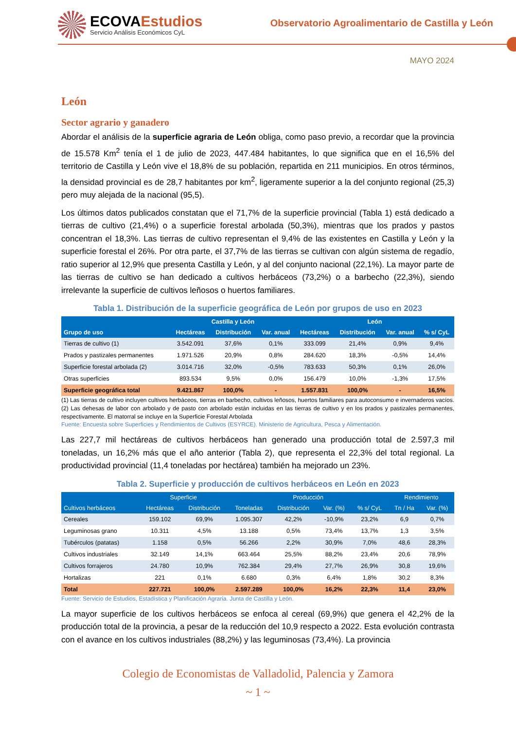ECOVAEstudios
Servicio Análisis Económicos CyL
Observatorio Agroalimentario de Castilla y León
MAYO 2024
León
Sector agrario y ganadero
Abordar el análisis de la superficie agraria de León obliga, como paso previo, a recordar que la provincia de 15.578 Km<sup>2</sup> tenía el 1 de julio de 2023, 447.484 habitantes, lo que significa que en el 16,5% del territorio de Castilla y León vive el 18,8% de su población, repartida en 211 municipios. En otros términos, la densidad provincial es de 28,7 habitantes por km<sup>2</sup>, ligeramente superior a la del conjunto regional (25,3) pero muy alejada de la nacional (95,5).
Los últimos datos publicados constatan que el 71,7% de la superficie provincial (Tabla 1) está dedicado a tierras de cultivo (21,4%) o a superficie forestal arbolada (50,3%), mientras que los prados y pastos concentran el 18,3%. Las tierras de cultivo representan el 9,4% de las existentes en Castilla y León y la superficie forestal el 26%. Por otra parte, el 37,7% de las tierras se cultivan con algún sistema de regadío, ratio superior al 12,9% que presenta Castilla y León, y al del conjunto nacional (22,1%). La mayor parte de las tierras de cultivo se han dedicado a cultivos herbáceos (73,2%) o a barbecho (22,3%), siendo irrelevante la superficie de cultivos leñosos o huertos familiares.
Tabla 1. Distribución de la superficie geográfica de León por grupos de uso en 2023
| Grupo de uso | Castilla y León | | | León | | | |
| --- | --- | --- | --- | --- | --- | --- | --- |
| | Hectáreas | Distribución | Var. anual | Hectáreas | Distribución | Var. anual | % s/ CyL |
| Tierras de cultivo (1) | 3.542.091 | 37,6% | 0,1% | 333.099 | 21,4% | 0,9% | 9,4% |
| Prados y pastizales permanentes | 1.971.526 | 20,9% | 0,8% | 284.620 | 18,3% | -0,5% | 14,4% |
| Superficie forestal arbolada (2) | 3.014.716 | 32,0% | -0,5% | 783.633 | 50,3% | 0,1% | 26,0% |
| Otras superficies | 893.534 | 9,5% | 0,0% | 156.479 | 10,0% | -1,3% | 17,5% |
| Superficie geográfica total | 9.421.867 | 100,0% | - | 1.557.831 | 100,0% | - | 16,5% |
(1) Las tierras de cultivo incluyen cultivos herbáceos, tierras en barbecho, cultivos leñosos, huertos familiares para autoconsumo e invernaderos vacíos. (2) Las dehesas de labor con arbolado y de pasto con arbolado están incluidas en las tierras de cultivo y en los prados y pastizales permanentes, respectivamente. El matorral se incluye en la Superficie Forestal Arbolada
Fuente: Encuesta sobre Superficies y Rendimientos de Cultivos (ESYRCE). Ministerio de Agricultura, Pesca y Alimentación.
Las 227,7 mil hectáreas de cultivos herbáceos han generado una producción total de 2.597,3 mil toneladas, un 16,2% más que el año anterior (Tabla 2), que representa el 22,3% del total regional. La productividad provincial (11,4 toneladas por hectárea) también ha mejorado un 23%.
Tabla 2. Superficie y producción de cultivos herbáceos en León en 2023
| Cultivos herbáceos | Superficie | | Producción | | | | Rendimiento | |
| --- | --- | --- | --- | --- | --- | --- | --- | --- |
| | Hectáreas | Distribución | Toneladas | Distribución | Var. (%) | % s/ CyL | Tn / Ha | Var. (%) |
| Cereales | 159.102 | 69,9% | 1.095.307 | 42,2% | -10,9% | 23,2% | 6,9 | 0,7% |
| Leguminosas grano | 10.311 | 4,5% | 13.188 | 0,5% | 73,4% | 13,7% | 1,3 | 3,5% |
| Tubérculos (patatas) | 1.158 | 0,5% | 56.266 | 2,2% | 30,9% | 7,0% | 48,6 | 28,3% |
| Cultivos industriales | 32.149 | 14,1% | 663.464 | 25,5% | 88,2% | 23,4% | 20,6 | 78,9% |
| Cultivos forrajeros | 24.780 | 10,9% | 762.384 | 29,4% | 27,7% | 26,9% | 30,8 | 19,6% |
| Hortalizas | 221 | 0,1% | 6.680 | 0,3% | 6,4% | 1,8% | 30,2 | 8,3% |
| Total | 227.721 | 100,0% | 2.597.289 | 100,0% | 16,2% | 22,3% | 11,4 | 23,0% |
Fuente: Servicio de Estudios, Estadística y Planificación Agraria. Junta de Castilla y León.
La mayor superficie de los cultivos herbáceos se enfoca al cereal (69,9%) que genera el 42,2% de la producción total de la provincia, a pesar de la reducción del 10,9 respecto a 2022. Esta evolución contrasta con el avance en los cultivos industriales (88,2%) y las leguminosas (73,4%). La provincia
Colegio de Economistas de Valladolid, Palencia y Zamora
~ 1 ~